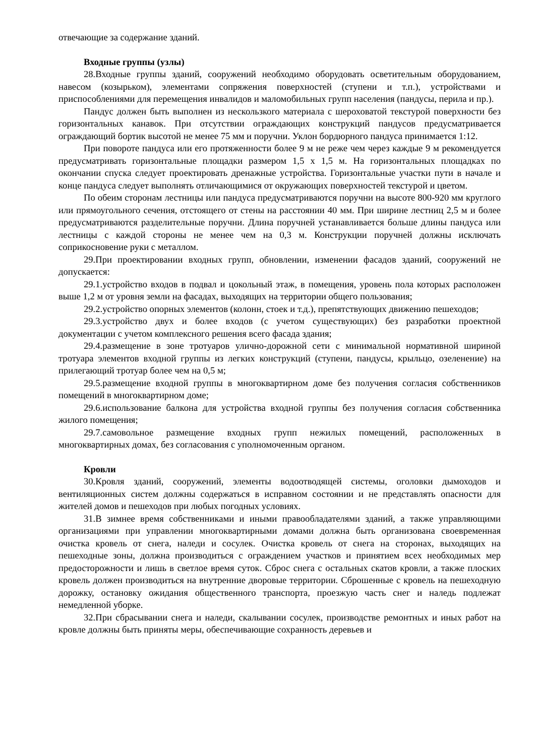отвечающие за содержание зданий.
Входные группы (узлы)
28.Входные группы зданий, сооружений необходимо оборудовать осветительным оборудованием, навесом (козырьком), элементами сопряжения поверхностей (ступени и т.п.), устройствами и приспособлениями для перемещения инвалидов и маломобильных групп населения (пандусы, перила и пр.).
Пандус должен быть выполнен из нескользкого материала с шероховатой текстурой поверхности без горизонтальных канавок. При отсутствии ограждающих конструкций пандусов предусматривается ограждающий бортик высотой не менее 75 мм и поручни. Уклон бордюрного пандуса принимается 1:12.
При повороте пандуса или его протяженности более 9 м не реже чем через каждые 9 м рекомендуется предусматривать горизонтальные площадки размером 1,5 х 1,5 м. На горизонтальных площадках по окончании спуска следует проектировать дренажные устройства. Горизонтальные участки пути в начале и конце пандуса следует выполнять отличающимися от окружающих поверхностей текстурой и цветом.
По обеим сторонам лестницы или пандуса предусматриваются поручни на высоте 800-920 мм круглого или прямоугольного сечения, отстоящего от стены на расстоянии 40 мм. При ширине лестниц 2,5 м и более предусматриваются разделительные поручни. Длина поручней устанавливается больше длины пандуса или лестницы с каждой стороны не менее чем на 0,3 м. Конструкции поручней должны исключать соприкосновение руки с металлом.
29.При проектировании входных групп, обновлении, изменении фасадов зданий, сооружений не допускается:
29.1.устройство входов в подвал и цокольный этаж, в помещения, уровень пола которых расположен выше 1,2 м от уровня земли на фасадах, выходящих на территории общего пользования;
29.2.устройство опорных элементов (колонн, стоек и т.д.), препятствующих движению пешеходов;
29.3.устройство двух и более входов (с учетом существующих) без разработки проектной документации с учетом комплексного решения всего фасада здания;
29.4.размещение в зоне тротуаров улично-дорожной сети с минимальной нормативной шириной тротуара элементов входной группы из легких конструкций (ступени, пандусы, крыльцо, озеленение) на прилегающий тротуар более чем на 0,5 м;
29.5.размещение входной группы в многоквартирном доме без получения согласия собственников помещений в многоквартирном доме;
29.6.использование балкона для устройства входной группы без получения согласия собственника жилого помещения;
29.7.самовольное размещение входных групп нежилых помещений, расположенных в многоквартирных домах, без согласования с уполномоченным органом.
Кровли
30.Кровля зданий, сооружений, элементы водоотводящей системы, оголовки дымоходов и вентиляционных систем должны содержаться в исправном состоянии и не представлять опасности для жителей домов и пешеходов при любых погодных условиях.
31.В зимнее время собственниками и иными правообладателями зданий, а также управляющими организациями при управлении многоквартирными домами должна быть организована своевременная очистка кровель от снега, наледи и сосулек. Очистка кровель от снега на сторонах, выходящих на пешеходные зоны, должна производиться с ограждением участков и принятием всех необходимых мер предосторожности и лишь в светлое время суток. Сброс снега с остальных скатов кровли, а также плоских кровель должен производиться на внутренние дворовые территории. Сброшенные с кровель на пешеходную дорожку, остановку ожидания общественного транспорта, проезжую часть снег и наледь подлежат немедленной уборке.
32.При сбрасывании снега и наледи, скалывании сосулек, производстве ремонтных и иных работ на кровле должны быть приняты меры, обеспечивающие сохранность деревьев и